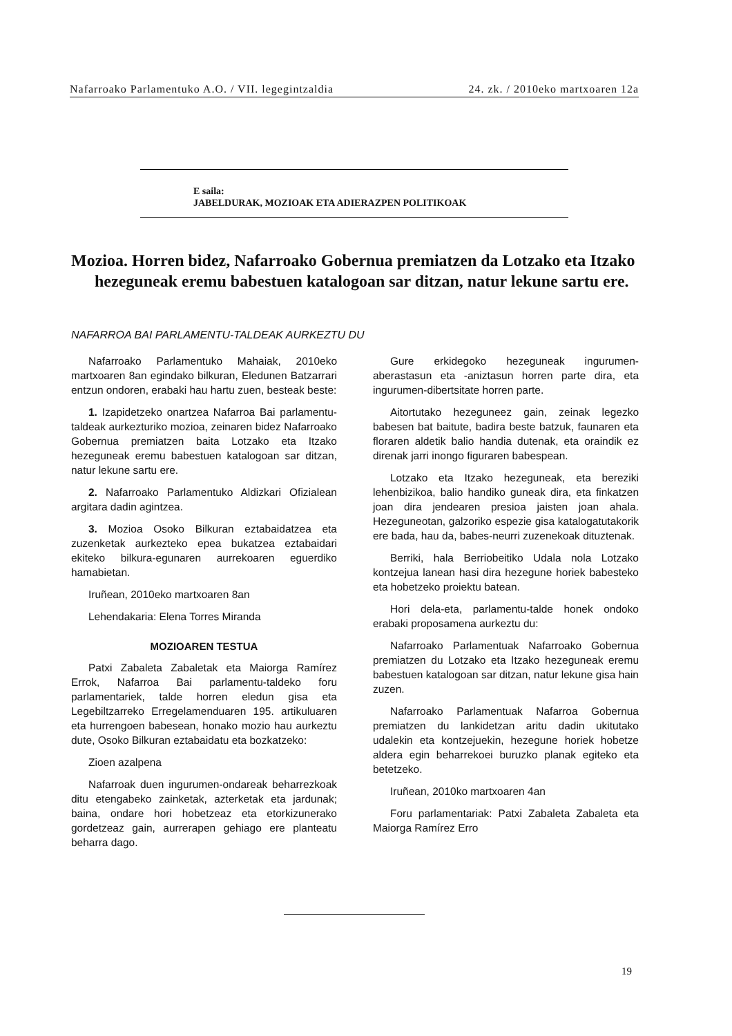Nafarroako Parlamentuko A.O. / VII. legegintzaldia 24. zk. / 2010eko martxoaren 12a
E saila:
JABELDURAK, MOZIOAK ETA ADIERAZPEN POLITIKOAK
Mozioa. Horren bidez, Nafarroako Gobernua premiatzen da Lotzako eta Itzako hezeguneak eremu babestuen katalogoan sar ditzan, natur lekune sartu ere.
NAFARROA BAI PARLAMENTU-TALDEAK AURKEZTU DU
Nafarroako Parlamentuko Mahaiak, 2010eko martxoaren 8an egindako bilkuran, Eledunen Batzarrari entzun ondoren, erabaki hau hartu zuen, besteak beste:
1. Izapidetzeko onartzea Nafarroa Bai parlamentu-taldeak aurkezturiko mozioa, zeinaren bidez Nafarroako Gobernua premiatzen baita Lotzako eta Itzako hezeguneak eremu babestuen katalogoan sar ditzan, natur lekune sartu ere.
2. Nafarroako Parlamentuko Aldizkari Ofizialean argitara dadin agintzea.
3. Mozioa Osoko Bilkuran eztabaidatzea eta zuzenketak aurkezteko epea bukatzea eztabaidari ekiteko bilkura-egunaren aurrekoaren eguerdiko hamabietan.
Iruñean, 2010eko martxoaren 8an
Lehendakaria: Elena Torres Miranda
MOZIOAREN TESTUA
Patxi Zabaleta Zabaletak eta Maiorga Ramírez Errok, Nafarroa Bai parlamentu-taldeko foru parlamentariek, talde horren eledun gisa eta Legebiltzarreko Erregelamenduaren 195. artikuluaren eta hurrengoen babesean, honako mozio hau aurkeztu dute, Osoko Bilkuran eztabaidatu eta bozkatzeko:
Zioen azalpena
Nafarroak duen ingurumen-ondareak beharrezkoak ditu etengabeko zainketak, azterketak eta jardunak; baina, ondare hori hobetzeaz eta etorkizunerako gordetzeaz gain, aurrerapen gehiago ere planteatu beharra dago.
Gure erkidegoko hezeguneak ingurumen-aberastasun eta -aniztasun horren parte dira, eta ingurumen-dibertsitate horren parte.
Aitortutako hezeguneez gain, zeinak legezko babesen bat baitute, badira beste batzuk, faunaren eta floraren aldetik balio handia dutenak, eta oraindik ez direnak jarri inongo figuraren babespean.
Lotzako eta Itzako hezeguneak, eta bereziki lehenbizikoa, balio handiko guneak dira, eta finkatzen joan dira jendearen presioa jaisten joan ahala. Hezeguneotan, galzoriko espezie gisa katalogatutakorik ere bada, hau da, babes-neurri zuzenekoak dituztenak.
Berriki, hala Berriobeitiko Udala nola Lotzako kontzejua lanean hasi dira hezegune horiek babesteko eta hobetzeko proiektu batean.
Hori dela-eta, parlamentu-talde honek ondoko erabaki proposamena aurkeztu du:
Nafarroako Parlamentuak Nafarroako Gobernua premiatzen du Lotzako eta Itzako hezeguneak eremu babestuen katalogoan sar ditzan, natur lekune gisa hain zuzen.
Nafarroako Parlamentuak Nafarroa Gobernua premiatzen du lankidetzan aritu dadin ukitutako udalekin eta kontzejuekin, hezegune horiek hobetze aldera egin beharrekoei buruzko planak egiteko eta betetzeko.
Iruñean, 2010ko martxoaren 4an
Foru parlamentariak: Patxi Zabaleta Zabaleta eta Maiorga Ramírez Erro
19